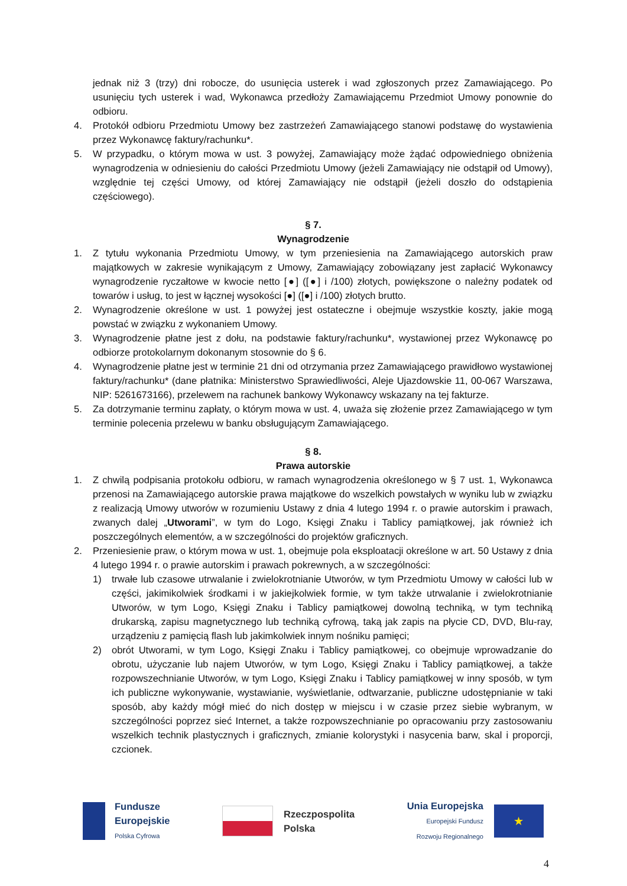jednak niż 3 (trzy) dni robocze, do usunięcia usterek i wad zgłoszonych przez Zamawiającego. Po usunięciu tych usterek i wad, Wykonawca przedłoży Zamawiającemu Przedmiot Umowy ponownie do odbioru.
4. Protokół odbioru Przedmiotu Umowy bez zastrzeżeń Zamawiającego stanowi podstawę do wystawienia przez Wykonawcę faktury/rachunku*.
5. W przypadku, o którym mowa w ust. 3 powyżej, Zamawiający może żądać odpowiedniego obniżenia wynagrodzenia w odniesieniu do całości Przedmiotu Umowy (jeżeli Zamawiający nie odstąpił od Umowy), względnie tej części Umowy, od której Zamawiający nie odstąpił (jeżeli doszło do odstąpienia częściowego).
§ 7.
Wynagrodzenie
1. Z tytułu wykonania Przedmiotu Umowy, w tym przeniesienia na Zamawiającego autorskich praw majątkowych w zakresie wynikającym z Umowy, Zamawiający zobowiązany jest zapłacić Wykonawcy wynagrodzenie ryczałtowe w kwocie netto [●] ([●] i /100) złotych, powiększone o należny podatek od towarów i usług, to jest w łącznej wysokości [●] ([●] i /100) złotych brutto.
2. Wynagrodzenie określone w ust. 1 powyżej jest ostateczne i obejmuje wszystkie koszty, jakie mogą powstać w związku z wykonaniem Umowy.
3. Wynagrodzenie płatne jest z dołu, na podstawie faktury/rachunku*, wystawionej przez Wykonawcę po odbiorze protokolarnym dokonanym stosownie do § 6.
4. Wynagrodzenie płatne jest w terminie 21 dni od otrzymania przez Zamawiającego prawidłowo wystawionej faktury/rachunku* (dane płatnika: Ministerstwo Sprawiedliwości, Aleje Ujazdowskie 11, 00-067 Warszawa, NIP: 5261673166), przelewem na rachunek bankowy Wykonawcy wskazany na tej fakturze.
5. Za dotrzymanie terminu zapłaty, o którym mowa w ust. 4, uważa się złożenie przez Zamawiającego w tym terminie polecenia przelewu w banku obsługującym Zamawiającego.
§ 8.
Prawa autorskie
1. Z chwilą podpisania protokołu odbioru, w ramach wynagrodzenia określonego w § 7 ust. 1, Wykonawca przenosi na Zamawiającego autorskie prawa majątkowe do wszelkich powstałych w wyniku lub w związku z realizacją Umowy utworów w rozumieniu Ustawy z dnia 4 lutego 1994 r. o prawie autorskim i prawach, zwanych dalej „Utworami”, w tym do Logo, Księgi Znaku i Tablicy pamiątkowej, jak również ich poszczególnych elementów, a w szczególności do projektów graficznych.
2. Przeniesienie praw, o którym mowa w ust. 1, obejmuje pola eksploatacji określone w art. 50 Ustawy z dnia 4 lutego 1994 r. o prawie autorskim i prawach pokrewnych, a w szczególności:
1) trwałe lub czasowe utrwalanie i zwielokrotnianie Utworów, w tym Przedmiotu Umowy w całości lub w części, jakimikolwiek środkami i w jakiejkolwiek formie, w tym także utrwalanie i zwielokrotnianie Utworów, w tym Logo, Księgi Znaku i Tablicy pamiątkowej dowolną techniką, w tym techniką drukarską, zapisu magnetycznego lub techniką cyfrową, taką jak zapis na płycie CD, DVD, Blu-ray, urządzeniu z pamięcią flash lub jakimkolwiek innym nośniku pamięci;
2) obrót Utworami, w tym Logo, Księgi Znaku i Tablicy pamiątkowej, co obejmuje wprowadzanie do obrotu, użyczanie lub najem Utworów, w tym Logo, Księgi Znaku i Tablicy pamiątkowej, a także rozpowszechnianie Utworów, w tym Logo, Księgi Znaku i Tablicy pamiątkowej w inny sposób, w tym ich publiczne wykonywanie, wystawianie, wyświetlanie, odtwarzanie, publiczne udostępnianie w taki sposób, aby każdy mógł mieć do nich dostęp w miejscu i w czasie przez siebie wybranym, w szczególności poprzez sieć Internet, a także rozpowszechnianie po opracowaniu przy zastosowaniu wszelkich technik plastycznych i graficznych, zmianie kolorystyki i nasycenia barw, skal i proporcji, czcionek.
Fundusze
Europejskie
Polska Cyfrowa
Rzeczpospolita
Polska
Unia Europejska
Europejski Fundusz
Rozwoju Regionalnego
★
4